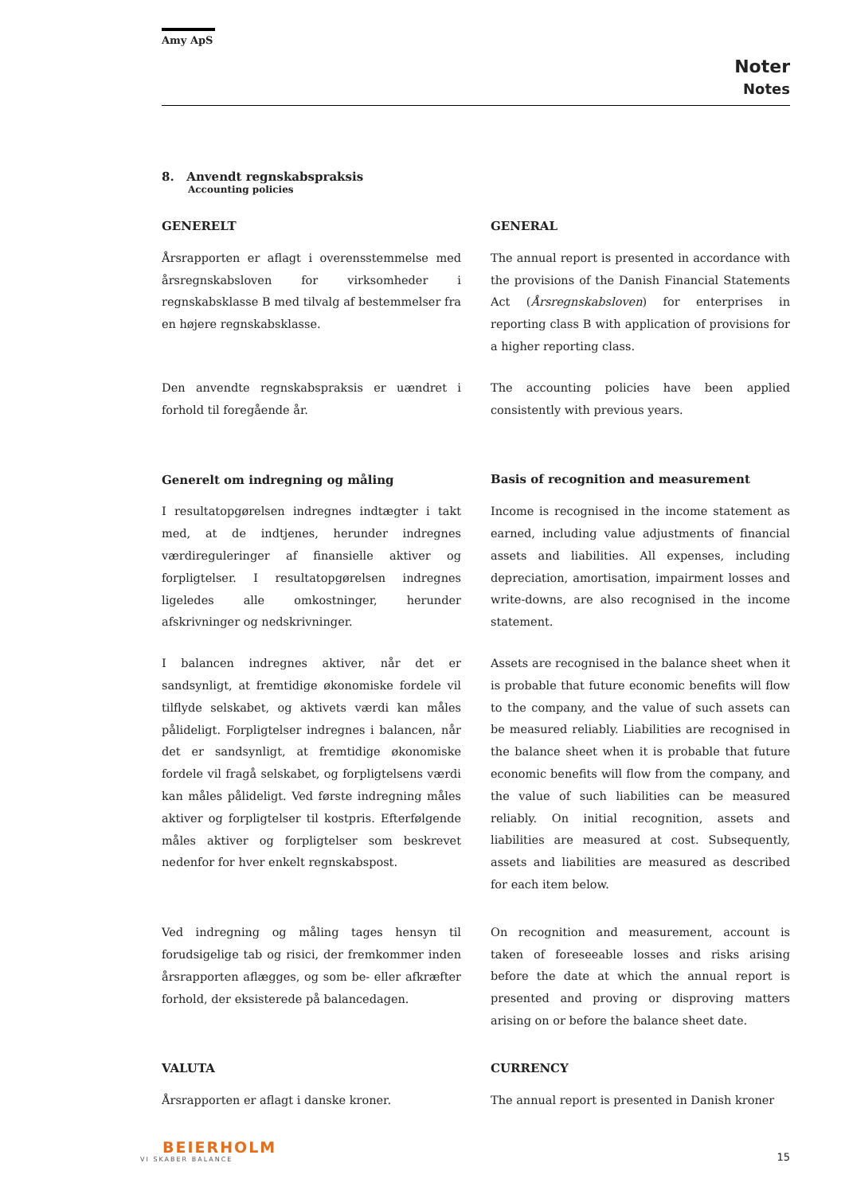Amy ApS
Noter
Notes
8. Anvendt regnskabspraksis
Accounting policies
GENERELT
Årsrapporten er aflagt i overensstemmelse med årsregnskabsloven for virksomheder i regnskabsklasse B med tilvalg af bestemmelser fra en højere regnskabsklasse.
Den anvendte regnskabspraksis er uændret i forhold til foregående år.
Generelt om indregning og måling
I resultatopgørelsen indregnes indtægter i takt med, at de indtjenes, herunder indregnes værdireguleringer af finansielle aktiver og forpligtelser. I resultatopgørelsen indregnes ligeledes alle omkostninger, herunder afskrivninger og nedskrivninger.
I balancen indregnes aktiver, når det er sandsynligt, at fremtidige økonomiske fordele vil tilflyde selskabet, og aktivets værdi kan måles pålideligt. Forpligtelser indregnes i balancen, når det er sandsynligt, at fremtidige økonomiske fordele vil fragå selskabet, og forpligtelsens værdi kan måles pålideligt. Ved første indregning måles aktiver og forpligtelser til kostpris. Efterfølgende måles aktiver og forpligtelser som beskrevet nedenfor for hver enkelt regnskabspost.
Ved indregning og måling tages hensyn til forudsigelige tab og risici, der fremkommer inden årsrapporten aflægges, og som be- eller afkræfter forhold, der eksisterede på balancedagen.
VALUTA
Årsrapporten er aflagt i danske kroner.
GENERAL
The annual report is presented in accordance with the provisions of the Danish Financial Statements Act (Årsregnskabsloven) for enterprises in reporting class B with application of provisions for a higher reporting class.
The accounting policies have been applied consistently with previous years.
Basis of recognition and measurement
Income is recognised in the income statement as earned, including value adjustments of financial assets and liabilities. All expenses, including depreciation, amortisation, impairment losses and write-downs, are also recognised in the income statement.
Assets are recognised in the balance sheet when it is probable that future economic benefits will flow to the company, and the value of such assets can be measured reliably. Liabilities are recognised in the balance sheet when it is probable that future economic benefits will flow from the company, and the value of such liabilities can be measured reliably. On initial recognition, assets and liabilities are measured at cost. Subsequently, assets and liabilities are measured as described for each item below.
On recognition and measurement, account is taken of foreseeable losses and risks arising before the date at which the annual report is presented and proving or disproving matters arising on or before the balance sheet date.
CURRENCY
The annual report is presented in Danish kroner
BEIERHOLM
VI SKABER BALANCE
15